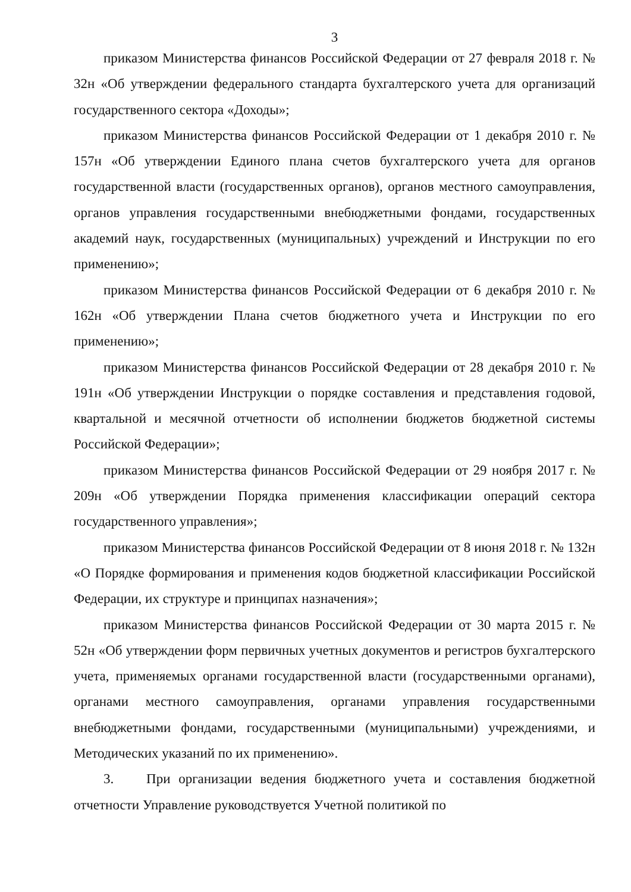3
приказом Министерства финансов Российской Федерации от 27 февраля 2018 г. № 32н «Об утверждении федерального стандарта бухгалтерского учета для организаций государственного сектора «Доходы»;
приказом Министерства финансов Российской Федерации от 1 декабря 2010 г. № 157н «Об утверждении Единого плана счетов бухгалтерского учета для органов государственной власти (государственных органов), органов местного самоуправления, органов управления государственными внебюджетными фондами, государственных академий наук, государственных (муниципальных) учреждений и Инструкции по его применению»;
приказом Министерства финансов Российской Федерации от 6 декабря 2010 г. № 162н «Об утверждении Плана счетов бюджетного учета и Инструкции по его применению»;
приказом Министерства финансов Российской Федерации от 28 декабря 2010 г. № 191н «Об утверждении Инструкции о порядке составления и представления годовой, квартальной и месячной отчетности об исполнении бюджетов бюджетной системы Российской Федерации»;
приказом Министерства финансов Российской Федерации от 29 ноября 2017 г. № 209н «Об утверждении Порядка применения классификации операций сектора государственного управления»;
приказом Министерства финансов Российской Федерации от 8 июня 2018 г. № 132н «О Порядке формирования и применения кодов бюджетной классификации Российской Федерации, их структуре и принципах назначения»;
приказом Министерства финансов Российской Федерации от 30 марта 2015 г. № 52н «Об утверждении форм первичных учетных документов и регистров бухгалтерского учета, применяемых органами государственной власти (государственными органами), органами местного самоуправления, органами управления государственными внебюджетными фондами, государственными (муниципальными) учреждениями, и Методических указаний по их применению».
3. При организации ведения бюджетного учета и составления бюджетной отчетности Управление руководствуется Учетной политикой по